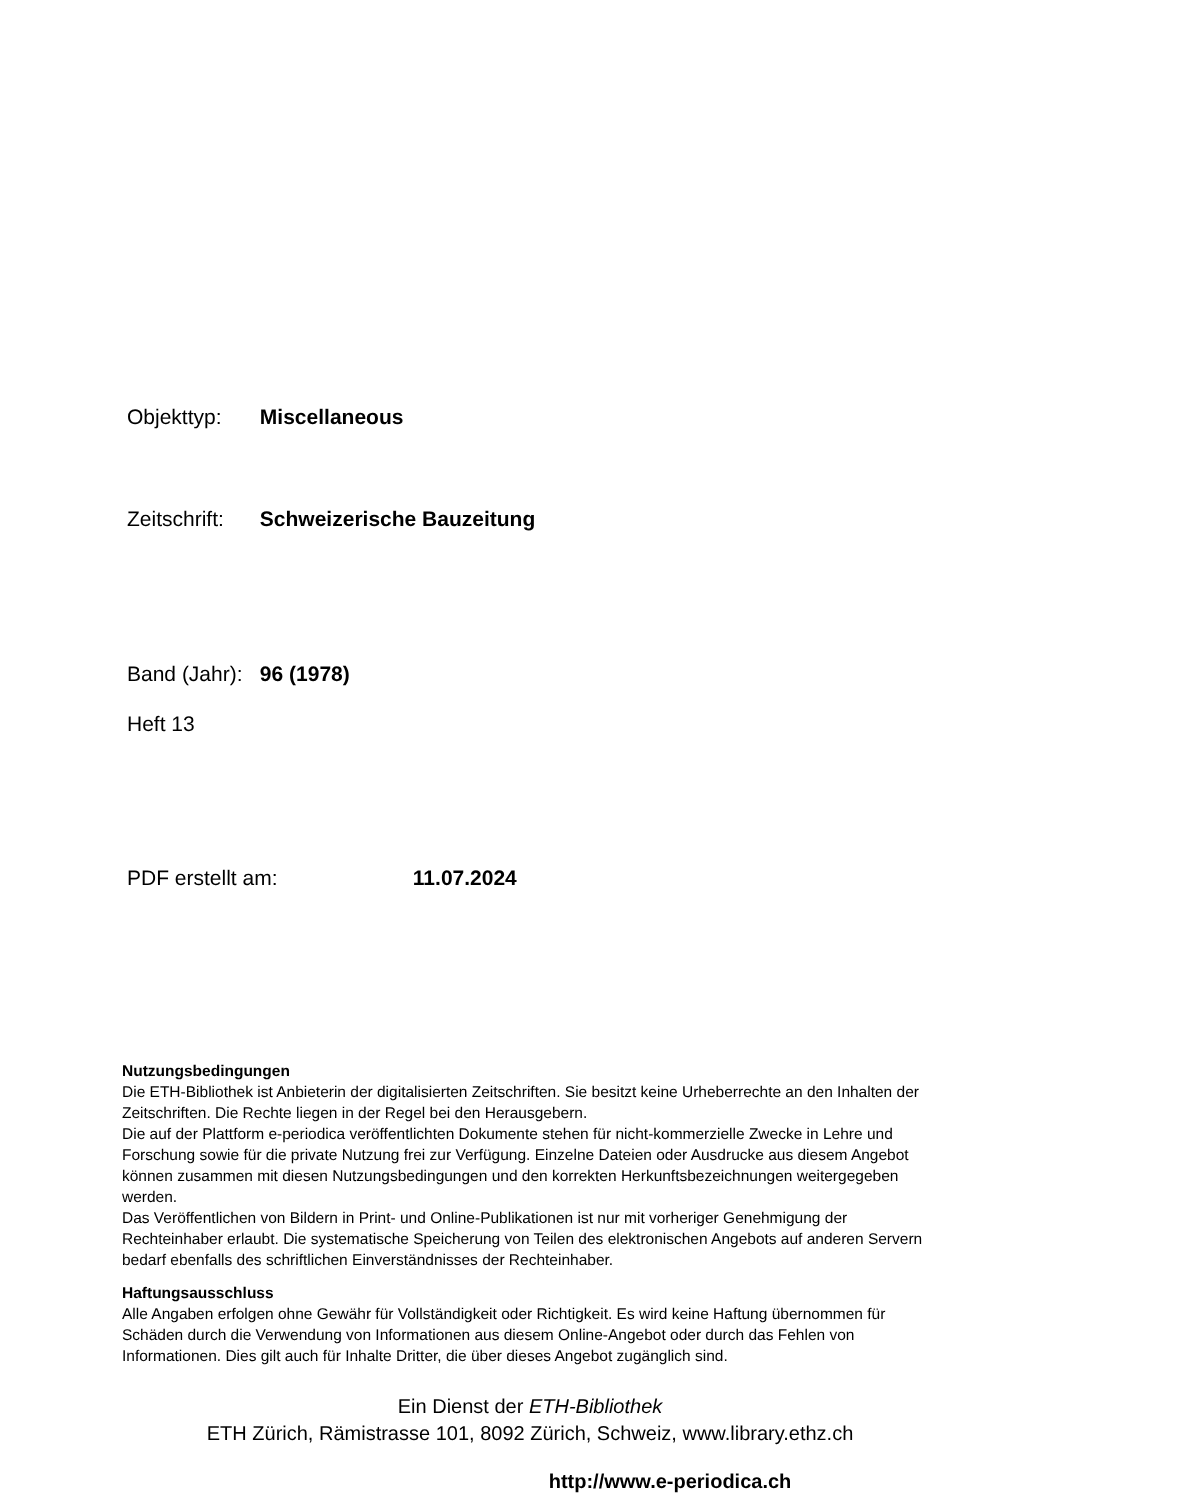Objekttyp: Miscellaneous
Zeitschrift: Schweizerische Bauzeitung
Band (Jahr): 96 (1978)
Heft 13
PDF erstellt am: 11.07.2024
Nutzungsbedingungen
Die ETH-Bibliothek ist Anbieterin der digitalisierten Zeitschriften. Sie besitzt keine Urheberrechte an den Inhalten der Zeitschriften. Die Rechte liegen in der Regel bei den Herausgebern.
Die auf der Plattform e-periodica veröffentlichten Dokumente stehen für nicht-kommerzielle Zwecke in Lehre und Forschung sowie für die private Nutzung frei zur Verfügung. Einzelne Dateien oder Ausdrucke aus diesem Angebot können zusammen mit diesen Nutzungsbedingungen und den korrekten Herkunftsbezeichnungen weitergegeben werden.
Das Veröffentlichen von Bildern in Print- und Online-Publikationen ist nur mit vorheriger Genehmigung der Rechteinhaber erlaubt. Die systematische Speicherung von Teilen des elektronischen Angebots auf anderen Servern bedarf ebenfalls des schriftlichen Einverständnisses der Rechteinhaber.
Haftungsausschluss
Alle Angaben erfolgen ohne Gewähr für Vollständigkeit oder Richtigkeit. Es wird keine Haftung übernommen für Schäden durch die Verwendung von Informationen aus diesem Online-Angebot oder durch das Fehlen von Informationen. Dies gilt auch für Inhalte Dritter, die über dieses Angebot zugänglich sind.
Ein Dienst der ETH-Bibliothek
ETH Zürich, Rämistrasse 101, 8092 Zürich, Schweiz, www.library.ethz.ch
http://www.e-periodica.ch